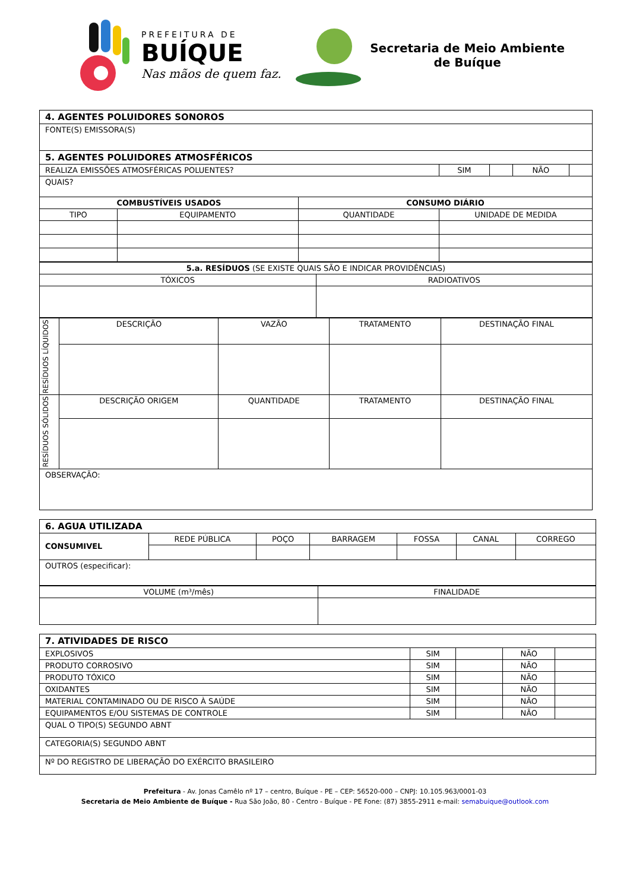PREFEITURA DE
BUÍQUE
Nas mãos de quem faz.
Secretaria de Meio Ambiente
de Buíque
| 4. AGENTES POLUIDORES SONOROS | | | | | | |
| --- | --- | --- | --- | --- | --- | --- |
| FONTE(S) EMISSORA(S) | | | | | | |
| 5. AGENTES POLUIDORES ATMOSFÉRICOS | | | | | | |
| REALIZA EMISSÕES ATMOSFÉRICAS POLUENTES? | | | SIM | | NÃO | |
| QUAIS? | | | | | | |
| COMBUSTÍVEIS USADOS | | CONSUMO DIÁRIO | | | | |
| TIPO | EQUIPAMENTO | QUANTIDADE | UNIDADE DE MEDIDA | | | |
| 5.a. RESÍDUOS (SE EXISTE QUAIS SÃO E INDICAR PROVIDÊNCIAS) | |
| TÓXICOS | RADIOATIVOS |
| RESÍDUOS LÍQUIDOS | DESCRIÇÃO | VAZÃO | TRATAMENTO | DESTINAÇÃO FINAL |
| RESÍDUOS SÓLIDOS | DESCRIÇÃO ORIGEM | QUANTIDADE | TRATAMENTO | DESTINAÇÃO FINAL |
| OBSERVAÇÃO: | | | | |
| 6. AGUA UTILIZADA | | | | | | |
| --- | --- | --- | --- | --- | --- | --- |
| CONSUMIVEL | REDE PÚBLICA | POÇO | BARRAGEM | FOSSA | CANAL | CORREGO |
| OUTROS (especificar): | | | | | | |
| VOLUME (m³/mês) | FINALIDADE |
| 7. ATIVIDADES DE RISCO | | | | |
| --- | --- | --- | --- | --- |
| EXPLOSIVOS | SIM | | NÃO | |
| PRODUTO CORROSIVO | SIM | | NÃO | |
| PRODUTO TÓXICO | SIM | | NÃO | |
| OXIDANTES | SIM | | NÃO | |
| MATERIAL CONTAMINADO OU DE RISCO À SAÚDE | SIM | | NÃO | |
| EQUIPAMENTOS E/OU SISTEMAS DE CONTROLE | SIM | | NÃO | |
| QUAL O TIPO(S) SEGUNDO ABNT | | | | |
| CATEGORIA(S) SEGUNDO ABNT | | | | |
| Nº DO REGISTRO DE LIBERAÇÃO DO EXÉRCITO BRASILEIRO | | | | |
Prefeitura - Av. Jonas Camêlo nº 17 – centro, Buíque - PE – CEP: 56520-000 – CNPJ: 10.105.963/0001-03
Secretaria de Meio Ambiente de Buíque - Rua São João, 80 - Centro - Buíque - PE Fone: (87) 3855-2911 e-mail: semabuique@outlook.com